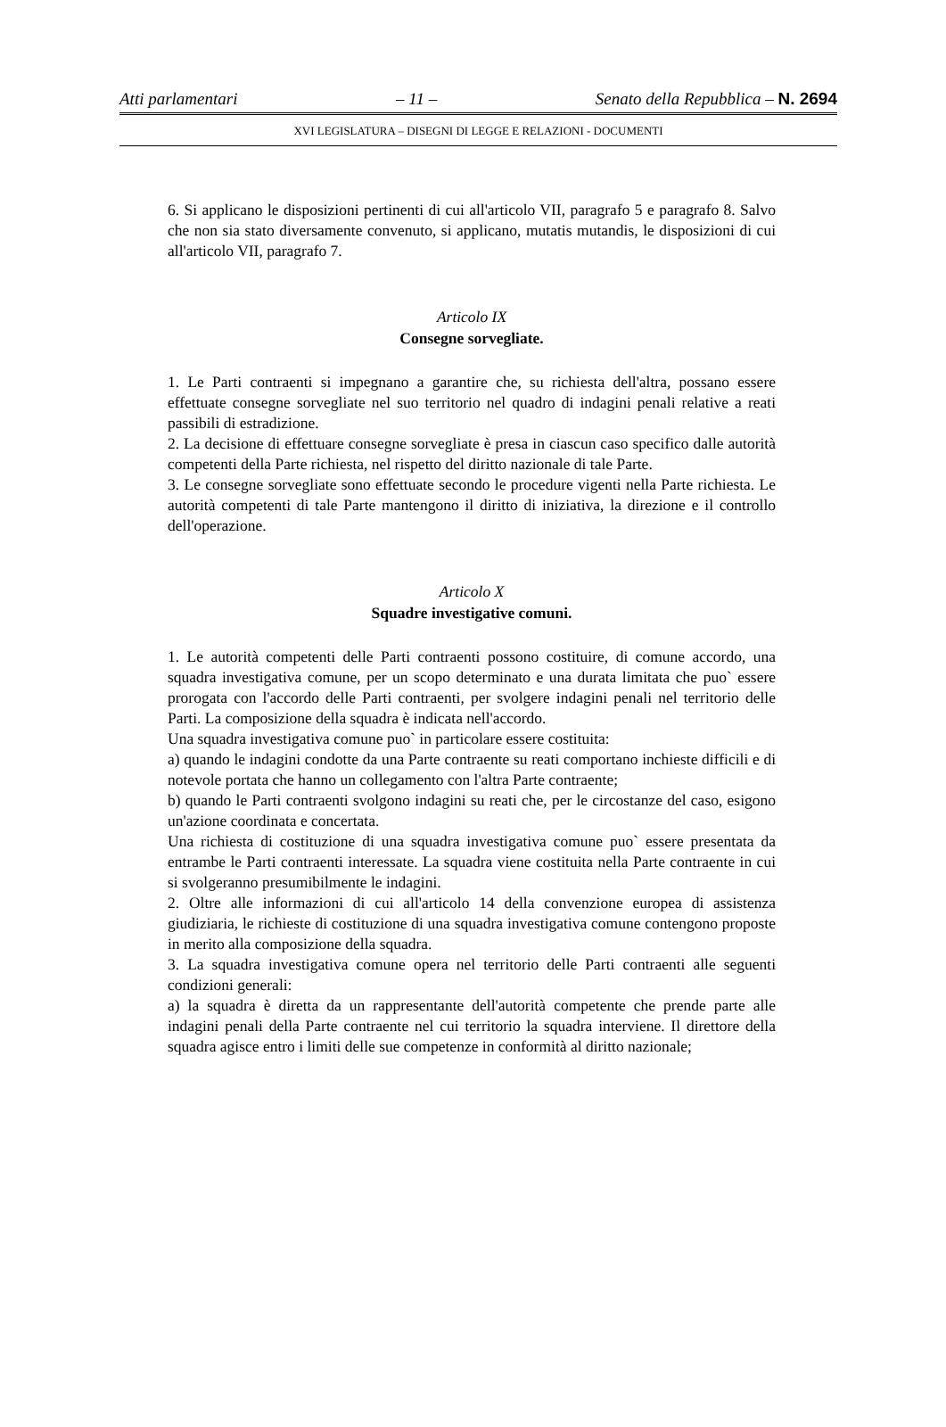Atti parlamentari – 11 – Senato della Repubblica – N. 2694
XVI LEGISLATURA – DISEGNI DI LEGGE E RELAZIONI - DOCUMENTI
6. Si applicano le disposizioni pertinenti di cui all'articolo VII, paragrafo 5 e paragrafo 8. Salvo che non sia stato diversamente convenuto, si applicano, mutatis mutandis, le disposizioni di cui all'articolo VII, paragrafo 7.
Articolo IX
Consegne sorvegliate.
1. Le Parti contraenti si impegnano a garantire che, su richiesta dell'altra, possano essere effettuate consegne sorvegliate nel suo territorio nel quadro di indagini penali relative a reati passibili di estradizione.
2. La decisione di effettuare consegne sorvegliate è presa in ciascun caso specifico dalle autorità competenti della Parte richiesta, nel rispetto del diritto nazionale di tale Parte.
3. Le consegne sorvegliate sono effettuate secondo le procedure vigenti nella Parte richiesta. Le autorità competenti di tale Parte mantengono il diritto di iniziativa, la direzione e il controllo dell'operazione.
Articolo X
Squadre investigative comuni.
1. Le autorità competenti delle Parti contraenti possono costituire, di comune accordo, una squadra investigativa comune, per un scopo determinato e una durata limitata che puo` essere prorogata con l'accordo delle Parti contraenti, per svolgere indagini penali nel territorio delle Parti. La composizione della squadra è indicata nell'accordo.
Una squadra investigativa comune puo` in particolare essere costituita:
a) quando le indagini condotte da una Parte contraente su reati comportano inchieste difficili e di notevole portata che hanno un collegamento con l'altra Parte contraente;
b) quando le Parti contraenti svolgono indagini su reati che, per le circostanze del caso, esigono un'azione coordinata e concertata.
Una richiesta di costituzione di una squadra investigativa comune puo` essere presentata da entrambe le Parti contraenti interessate. La squadra viene costituita nella Parte contraente in cui si svolgeranno presumibilmente le indagini.
2. Oltre alle informazioni di cui all'articolo 14 della convenzione europea di assistenza giudiziaria, le richieste di costituzione di una squadra investigativa comune contengono proposte in merito alla composizione della squadra.
3. La squadra investigativa comune opera nel territorio delle Parti contraenti alle seguenti condizioni generali:
a) la squadra è diretta da un rappresentante dell'autorità competente che prende parte alle indagini penali della Parte contraente nel cui territorio la squadra interviene. Il direttore della squadra agisce entro i limiti delle sue competenze in conformità al diritto nazionale;